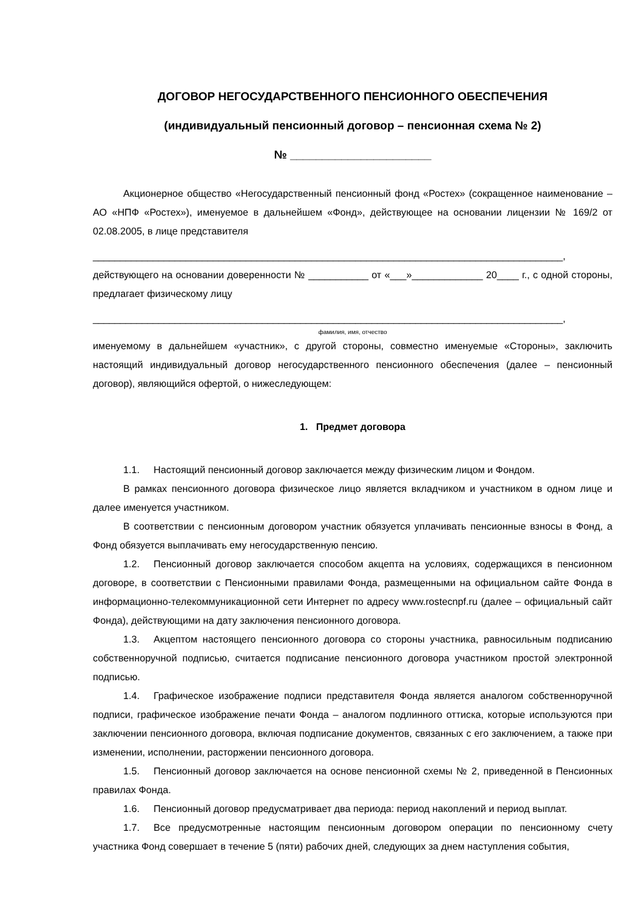ДОГОВОР НЕГОСУДАРСТВЕННОГО ПЕНСИОННОГО ОБЕСПЕЧЕНИЯ
(индивидуальный пенсионный договор – пенсионная схема № 2)
№ ______________________
Акционерное общество «Негосударственный пенсионный фонд «Ростех» (сокращенное наименование – АО «НПФ «Ростех»), именуемое в дальнейшем «Фонд», действующее на основании лицензии № 169/2 от 02.08.2005, в лице представителя
______________________________________________________________________________________,
действующего на основании доверенности № ___________ от «___»_____________ 20____ г., с одной стороны, предлагает физическому лицу
______________________________________________________________________________________,
фамилия, имя, отчество
именуемому в дальнейшем «участник», с другой стороны, совместно именуемые «Стороны», заключить настоящий индивидуальный договор негосударственного пенсионного обеспечения (далее – пенсионный договор), являющийся офертой, о нижеследующем:
1. Предмет договора
1.1. Настоящий пенсионный договор заключается между физическим лицом и Фондом.
В рамках пенсионного договора физическое лицо является вкладчиком и участником в одном лице и далее именуется участником.
В соответствии с пенсионным договором участник обязуется уплачивать пенсионные взносы в Фонд, а Фонд обязуется выплачивать ему негосударственную пенсию.
1.2. Пенсионный договор заключается способом акцепта на условиях, содержащихся в пенсионном договоре, в соответствии с Пенсионными правилами Фонда, размещенными на официальном сайте Фонда в информационно-телекоммуникационной сети Интернет по адресу www.rostecnpf.ru (далее – официальный сайт Фонда), действующими на дату заключения пенсионного договора.
1.3. Акцептом настоящего пенсионного договора со стороны участника, равносильным подписанию собственноручной подписью, считается подписание пенсионного договора участником простой электронной подписью.
1.4. Графическое изображение подписи представителя Фонда является аналогом собственноручной подписи, графическое изображение печати Фонда – аналогом подлинного оттиска, которые используются при заключении пенсионного договора, включая подписание документов, связанных с его заключением, а также при изменении, исполнении, расторжении пенсионного договора.
1.5. Пенсионный договор заключается на основе пенсионной схемы № 2, приведенной в Пенсионных правилах Фонда.
1.6. Пенсионный договор предусматривает два периода: период накоплений и период выплат.
1.7. Все предусмотренные настоящим пенсионным договором операции по пенсионному счету участника Фонд совершает в течение 5 (пяти) рабочих дней, следующих за днем наступления события,